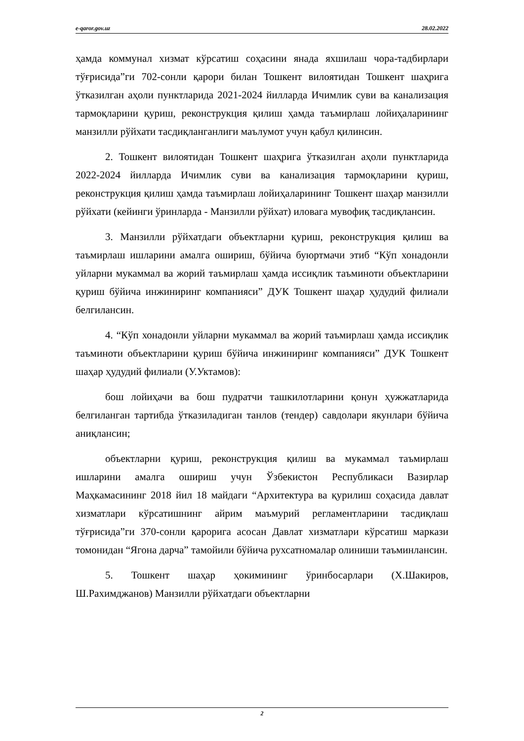e-qaror.gov.uz 28.02.2022
ҳамда коммунал хизмат кўрсатиш соҳасини янада яхшилаш чора-тадбирлари тўғрисида”ги 702-сонли қарори билан Тошкент вилоятидан Тошкент шаҳрига ўтказилган аҳоли пунктларида 2021-2024 йилларда Ичимлик суви ва канализация тармоқларини қуриш, реконструкция қилиш ҳамда таъмирлаш лойиҳаларининг манзилли рўйхати тасдиқланганлиги маълумот учун қабул қилинсин.
2. Тошкент вилоятидан Тошкент шаҳрига ўтказилган аҳоли пунктларида 2022-2024 йилларда Ичимлик суви ва канализация тармоқларини қуриш, реконструкция қилиш ҳамда таъмирлаш лойиҳаларининг Тошкент шаҳар манзилли рўйхати (кейинги ўринларда - Манзилли рўйхат) иловага мувофиқ тасдиқлансин.
3. Манзилли рўйхатдаги объектларни қуриш, реконструкция қилиш ва таъмирлаш ишларини амалга ошириш, бўйича буюртмачи этиб “Кўп хонадонли уйларни мукаммал ва жорий таъмирлаш ҳамда иссиқлик таъминоти объектларини қуриш бўйича инжиниринг компанияси” ДУК Тошкент шаҳар ҳудудий филиали белгилансин.
4. “Кўп хонадонли уйларни мукаммал ва жорий таъмирлаш ҳамда иссиқлик таъминоти объектларини қуриш бўйича инжиниринг компанияси” ДУК Тошкент шаҳар ҳудудий филиали (У.Уктамов):
бош лойиҳачи ва бош пудратчи ташкилотларини қонун ҳужжатларида белгиланган тартибда ўтказиладиган танлов (тендер) савдолари якунлари бўйича аниқлансин;
объектларни қуриш, реконструкция қилиш ва мукаммал таъмирлаш ишларини амалга ошириш учун Ўзбекистон Республикаси Вазирлар Маҳкамасининг 2018 йил 18 майдаги “Архитектура ва қурилиш соҳасида давлат хизматлари кўрсатишнинг айрим маъмурий регламентларини тасдиқлаш тўғрисида”ги 370-сонли қарорига асосан Давлат хизматлари кўрсатиш маркази томонидан “Ягона дарча” тамойили бўйича рухсатномалар олиниши таъминлансин.
5. Тошкент шаҳар ҳокимининг ўринбосарлари (Х.Шакиров, Ш.Рахимджанов) Манзилли рўйхатдаги объектларни
2